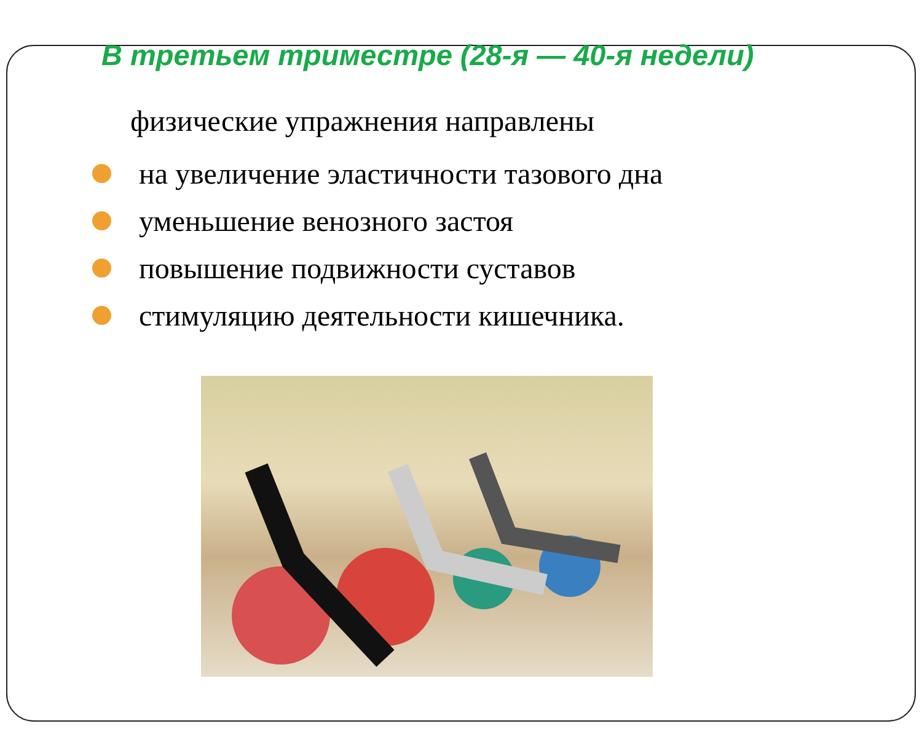В третьем триместре (28-я — 40-я недели)
физические упражнения направлены
на увеличение эластичности тазового дна
уменьшение венозного застоя
повышение подвижности суставов
стимуляцию деятельности кишечника.